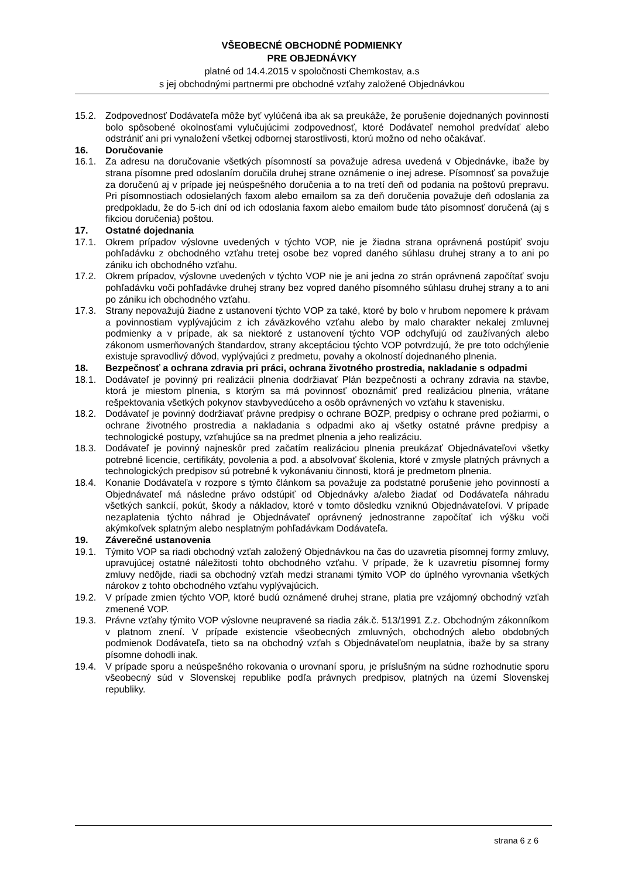VŠEOBECNÉ OBCHODNÉ PODMIENKY
PRE OBJEDNÁVKY
platné od 14.4.2015 v spoločnosti Chemkostav, a.s
s jej obchodnými partnermi pre obchodné vzťahy založené Objednávkou
15.2. Zodpovednosť Dodávateľa môže byť vylúčená iba ak sa preukáže, že porušenie dojednaných povinností bolo spôsobené okolnosťami vylučujúcimi zodpovednosť, ktoré Dodávateľ nemohol predvídať alebo odstrániť ani pri vynaložení všetkej odbornej starostlivosti, ktorú možno od neho očakávať.
16. Doručovanie
16.1. Za adresu na doručovanie všetkých písomností sa považuje adresa uvedená v Objednávke, ibaže by strana písomne pred odoslaním doručila druhej strane oznámenie o inej adrese. Písomnosť sa považuje za doručenú aj v prípade jej neúspešného doručenia a to na tretí deň od podania na poštovú prepravu. Pri písomnostiach odosielaných faxom alebo emailom sa za deň doručenia považuje deň odoslania za predpokladu, že do 5-ich dní od ich odoslania faxom alebo emailom bude táto písomnosť doručená (aj s fikciou doručenia) poštou.
17. Ostatné dojednania
17.1. Okrem prípadov výslovne uvedených v týchto VOP, nie je žiadna strana oprávnená postúpiť svoju pohľadávku z obchodného vzťahu tretej osobe bez vopred daného súhlasu druhej strany a to ani po zániku ich obchodného vzťahu.
17.2. Okrem prípadov, výslovne uvedených v týchto VOP nie je ani jedna zo strán oprávnená započítať svoju pohľadávku voči pohľadávke druhej strany bez vopred daného písomného súhlasu druhej strany a to ani po zániku ich obchodného vzťahu.
17.3. Strany nepovažujú žiadne z ustanovení týchto VOP za také, ktoré by bolo v hrubom nepomere k právam a povinnostiam vyplývajúcim z ich záväzkového vzťahu alebo by malo charakter nekalej zmluvnej podmienky a v prípade, ak sa niektoré z ustanovení týchto VOP odchyľujú od zaužívaných alebo zákonom usmerňovaných štandardov, strany akceptáciou týchto VOP potvrdzujú, že pre toto odchýlenie existuje spravodlivý dôvod, vyplývajúci z predmetu, povahy a okolností dojednaného plnenia.
18. Bezpečnosť a ochrana zdravia pri práci, ochrana životného prostredia, nakladanie s odpadmi
18.1. Dodávateľ je povinný pri realizácii plnenia dodržiavať Plán bezpečnosti a ochrany zdravia na stavbe, ktorá je miestom plnenia, s ktorým sa má povinnosť oboznámiť pred realizáciou plnenia, vrátane rešpektovania všetkých pokynov stavbyvedúceho a osôb oprávnených vo vzťahu k stavenisku.
18.2. Dodávateľ je povinný dodržiavať právne predpisy o ochrane BOZP, predpisy o ochrane pred požiarmi, o ochrane životného prostredia a nakladania s odpadmi ako aj všetky ostatné právne predpisy a technologické postupy, vzťahujúce sa na predmet plnenia a jeho realizáciu.
18.3. Dodávateľ je povinný najneskôr pred začatím realizáciou plnenia preukázať Objednávateľovi všetky potrebné licencie, certifikáty, povolenia a pod. a absolvovať školenia, ktoré v zmysle platných právnych a technologických predpisov sú potrebné k vykonávaniu činnosti, ktorá je predmetom plnenia.
18.4. Konanie Dodávateľa v rozpore s týmto článkom sa považuje za podstatné porušenie jeho povinností a Objednávateľ má následne právo odstúpiť od Objednávky a/alebo žiadať od Dodávateľa náhradu všetkých sankcií, pokút, škody a nákladov, ktoré v tomto dôsledku vzniknú Objednávateľovi. V prípade nezaplatenia týchto náhrad je Objednávateľ oprávnený jednostranne započítať ich výšku voči akýmkoľvek splatným alebo nesplatným pohľadávkam Dodávateľa.
19. Záverečné ustanovenia
19.1. Týmito VOP sa riadi obchodný vzťah založený Objednávkou na čas do uzavretia písomnej formy zmluvy, upravujúcej ostatné náležitosti tohto obchodného vzťahu. V prípade, že k uzavretiu písomnej formy zmluvy nedôjde, riadi sa obchodný vzťah medzi stranami týmito VOP do úplného vyrovnania všetkých nárokov z tohto obchodného vzťahu vyplývajúcich.
19.2. V prípade zmien týchto VOP, ktoré budú oznámené druhej strane, platia pre vzájomný obchodný vzťah zmenené VOP.
19.3. Právne vzťahy týmito VOP výslovne neupravené sa riadia zák.č. 513/1991 Z.z. Obchodným zákonníkom v platnom znení. V prípade existencie všeobecných zmluvných, obchodných alebo obdobných podmienok Dodávateľa, tieto sa na obchodný vzťah s Objednávateľom neuplatnia, ibaže by sa strany písomne dohodli inak.
19.4. V prípade sporu a neúspešného rokovania o urovnaní sporu, je príslušným na súdne rozhodnutie sporu všeobecný súd v Slovenskej republike podľa právnych predpisov, platných na území Slovenskej republiky.
strana 6 z 6